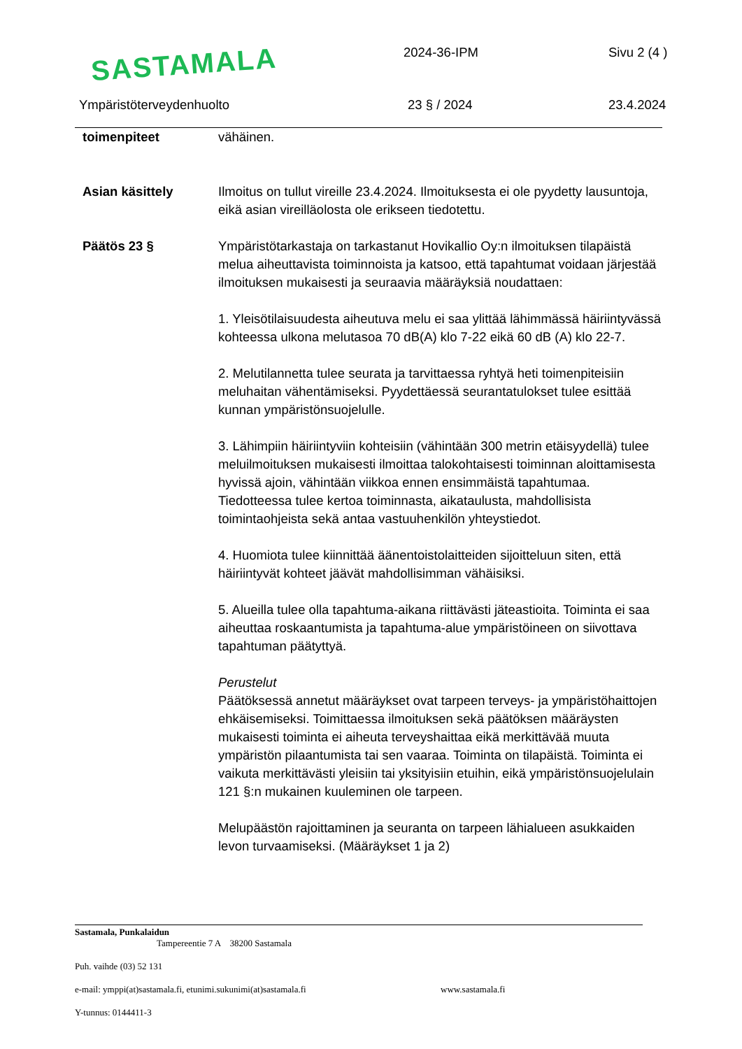SASTAMALA 2024-36-IPM Sivu 2 (4 )
Ympäristöterveydenhuolto 23 § / 2024 23.4.2024
toimenpiteet vähäinen.
Asian käsittely Ilmoitus on tullut vireille 23.4.2024. Ilmoituksesta ei ole pyydetty lausuntoja, eikä asian vireilläolosta ole erikseen tiedotettu.
Päätös 23 § Ympäristötarkastaja on tarkastanut Hovikallio Oy:n ilmoituksen tilapäistä melua aiheuttavista toiminnoista ja katsoo, että tapahtumat voidaan järjestää ilmoituksen mukaisesti ja seuraavia määräyksiä noudattaen:
1. Yleisötilaisuudesta aiheutuva melu ei saa ylittää lähimmässä häiriintyvässä kohteessa ulkona melutasoa 70 dB(A) klo 7-22 eikä 60 dB (A) klo 22-7.
2. Melutilannetta tulee seurata ja tarvittaessa ryhtyä heti toimenpiteisiin meluhaitan vähentämiseksi. Pyydettäessä seurantatulokset tulee esittää kunnan ympäristönsuojelulle.
3. Lähimpiin häiriintyviin kohteisiin (vähintään 300 metrin etäisyydellä) tulee meluilmoituksen mukaisesti ilmoittaa talokohtaisesti toiminnan aloittamisesta hyvissä ajoin, vähintään viikkoa ennen ensimmäistä tapahtumaa. Tiedotteessa tulee kertoa toiminnasta, aikataulusta, mahdollisista toimintaohjeista sekä antaa vastuuhenkilön yhteystiedot.
4. Huomiota tulee kiinnittää äänentoistolaitteiden sijoitteluun siten, että häiriintyvät kohteet jäävät mahdollisimman vähäisiksi.
5. Alueilla tulee olla tapahtuma-aikana riittävästi jäteastioita. Toiminta ei saa aiheuttaa roskaantumista ja tapahtuma-alue ympäristöineen on siivottava tapahtuman päätyttyä.
Perustelut
Päätöksessä annetut määräykset ovat tarpeen terveys- ja ympäristöhaittojen ehkäisemiseksi. Toimittaessa ilmoituksen sekä päätöksen määräysten mukaisesti toiminta ei aiheuta terveyshaittaa eikä merkittävää muuta ympäristön pilaantumista tai sen vaaraa. Toiminta on tilapäistä. Toiminta ei vaikuta merkittävästi yleisiin tai yksityisiin etuihin, eikä ympäristönsuojelulain 121 §:n mukainen kuuleminen ole tarpeen.
Melupäästön rajoittaminen ja seuranta on tarpeen lähialueen asukkaiden levon turvaamiseksi. (Määräykset 1 ja 2)
Sastamala, Punkalaidun
Tampereentie 7 A 38200 Sastamala
Puh. vaihde (03) 52 131
e-mail: ymppi(at)sastamala.fi, etunimi.sukunimi(at)sastamala.fi www.sastamala.fi
Y-tunnus: 0144411-3